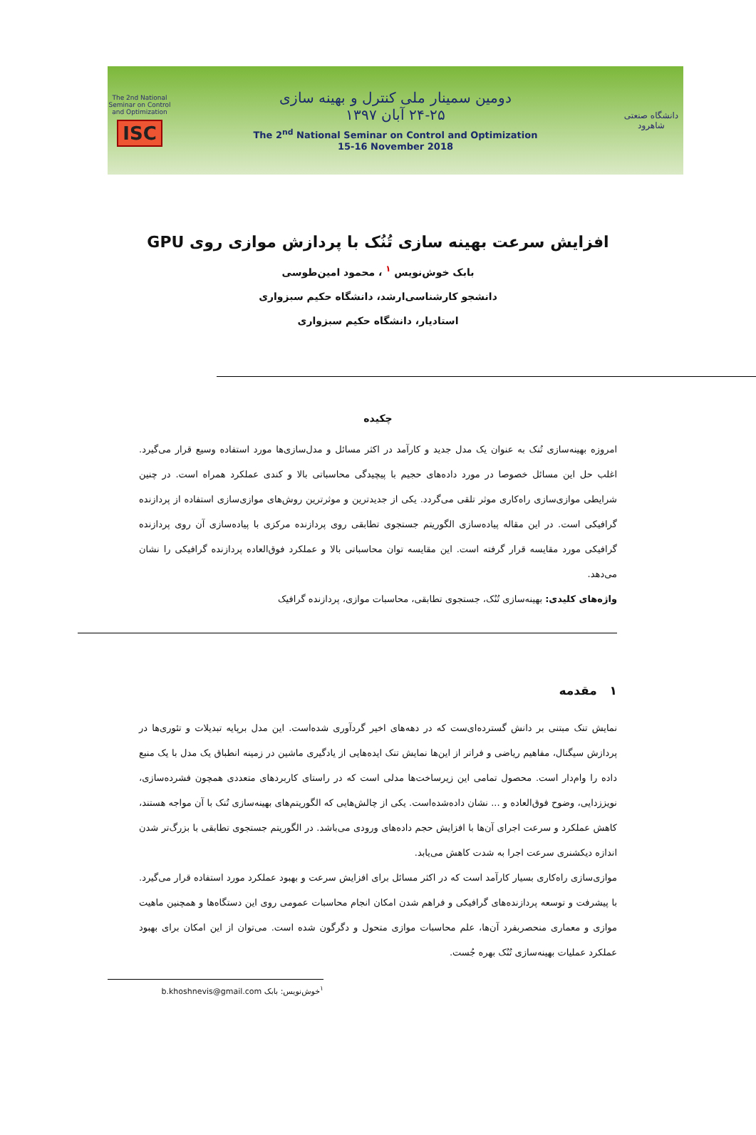The 2nd National Seminar on Control and Optimization
ISC
دومین سمینار ملی کنترل و بهینه سازی
۲۴-۲۵ آبان ۱۳۹۷
The 2<sup>nd</sup> National Seminar on Control and Optimization
15-16 November 2018
دانشگاه صنعتی شاهرود
افزایش سرعت بهینه سازی تُنُک با پردازش موازی روی GPU
بابک خوش‌نویس <sup>۱</sup> ، محمود امین‌طوسی
دانشجو کارشناسی‌ارشد، دانشگاه حکیم سبزواری
استادیار، دانشگاه حکیم سبزواری
چکیده
امروزه بهینه‌سازی تُنک به عنوان یک مدل جدید و کارآمد در اکثر مسائل و مدل‌سازی‌ها مورد استفاده وسیع قرار می‌گیرد. اغلب حل این مسائل خصوصا در مورد داده‌های حجیم با پیچیدگی محاسباتی بالا و کندی عملکرد همراه است. در چنین شرایطی موازی‌سازی راه‌کاری موثر تلقی می‌گردد. یکی از جدیدترین و موثرترین روش‌های موازی‌سازی استفاده از پردازنده گرافیکی است. در این مقاله پیاده‌سازی الگوریتم جستجوی تطابقی روی پردازنده مرکزی با پیاده‌سازی آن روی پردازنده گرافیکی مورد مقایسه قرار گرفته است. این مقایسه توان محاسباتی بالا و عملکرد فوق‌العاده پردازنده گرافیکی را نشان می‌دهد.
واژه‌های کلیدی: بهینه‌سازی تُنُک، جستجوی تطابقی، محاسبات موازی، پردازنده گرافیک
۱ مقدمه
نمایش تنک مبتنی بر دانش گسترده‌ای‌ست که در دهه‌های اخیر گردآوری شده‌است. این مدل برپایه تبدیلات و تئوری‌ها در پردازش سیگنال، مفاهیم ریاضی و فراتر از این‌ها نمایش تنک ایده‌هایی از یادگیری ماشین در زمینه انطباق یک مدل با یک منبع داده را وام‌دار است. محصول تمامی این زیرساخت‌ها مدلی است که در راستای کاربردهای متعددی همچون فشرده‌سازی، نویززدایی، وضوح فوق‌العاده و ... نشان داده‌شده‌است. یکی از چالش‌هایی که الگوریتم‌های بهینه‌سازی تُنک با آن مواجه هستند، کاهش عملکرد و سرعت اجرای آن‌ها با افزایش حجم داده‌های ورودی می‌باشد. در الگوریتم جستجوی تطابقی با بزرگ‌تر شدن اندازه دیکشنری سرعت اجرا به شدت کاهش می‌یابد.
موازی‌سازی راه‌کاری بسیار کارآمد است که در اکثر مسائل برای افزایش سرعت و بهبود عملکرد مورد استفاده قرار می‌گیرد. با پیشرفت و توسعه پردازنده‌های گرافیکی و فراهم شدن امکان انجام محاسبات عمومی روی این دستگاه‌ها و همچنین ماهیت موازی و معماری منحصربفرد آن‌ها، علم محاسبات موازی متحول و دگرگون شده است. می‌توان از این امکان برای بهبود عملکرد عملیات بهینه‌سازی تُنُک بهره جُست.
b.khoshnevis@gmail.com خوش‌نویس: بابک<sup>۱</sup>